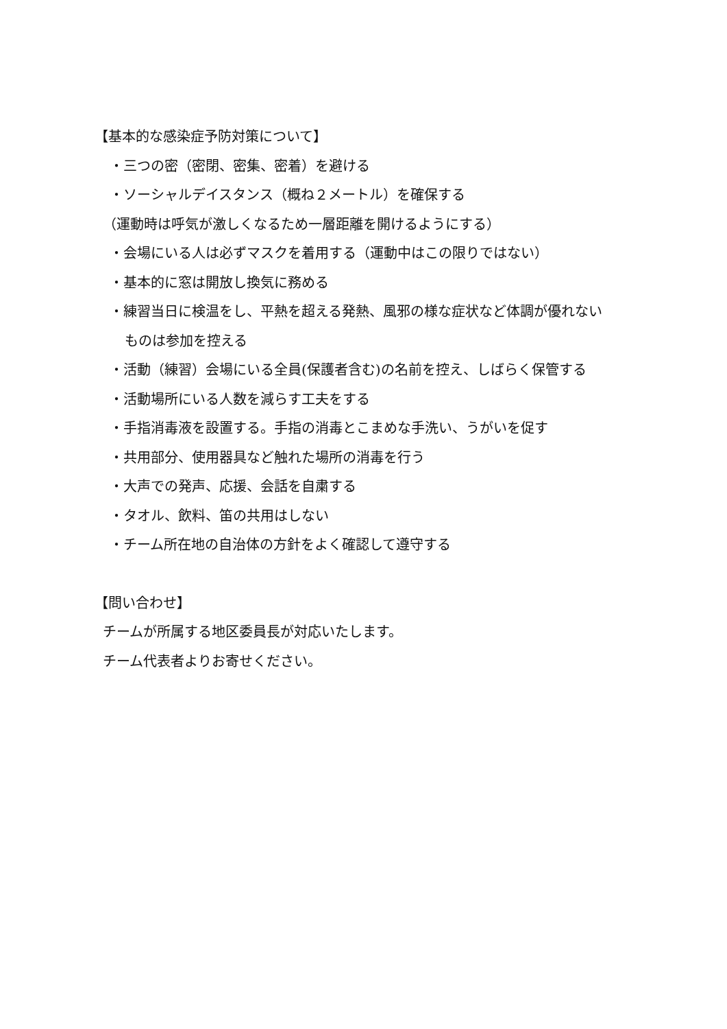【基本的な感染症予防対策について】
・三つの密（密閉、密集、密着）を避ける
・ソーシャルデイスタンス（概ね２メートル）を確保する
（運動時は呼気が激しくなるため一層距離を開けるようにする）
・会場にいる人は必ずマスクを着用する（運動中はこの限りではない）
・基本的に窓は開放し換気に務める
・練習当日に検温をし、平熱を超える発熱、風邪の様な症状など体調が優れない
ものは参加を控える
・活動（練習）会場にいる全員(保護者含む)の名前を控え、しばらく保管する
・活動場所にいる人数を減らす工夫をする
・手指消毒液を設置する。手指の消毒とこまめな手洗い、うがいを促す
・共用部分、使用器具など触れた場所の消毒を行う
・大声での発声、応援、会話を自粛する
・タオル、飲料、笛の共用はしない
・チーム所在地の自治体の方針をよく確認して遵守する
【問い合わせ】
チームが所属する地区委員長が対応いたします。
チーム代表者よりお寄せください。